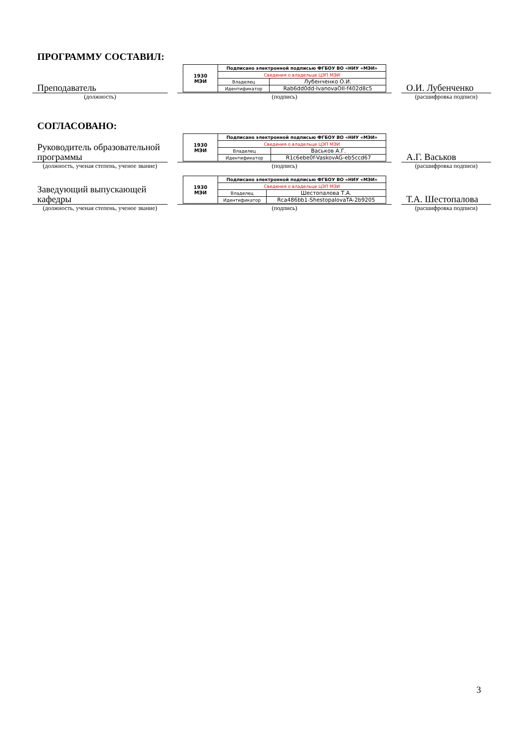ПРОГРАММУ СОСТАВИЛ:
Преподаватель
(должность)
| 1930 МЭИ | Подписано электронной подписью ФГБОУ ВО «НИУ «МЭИ» | |
| | Сведения о владельце ЦЭП МЭИ | |
| | Владелец | Лубенченко О.И. |
| | Идентификатор | Rab6dd0dd-IvanovaOII-f402d8c5 |
(подпись)
О.И. Лубенченко
(расшифровка подписи)
СОГЛАСОВАНО:
Руководитель образовательной программы
(должность, ученая степень, ученое звание)
| 1930 МЭИ | Подписано электронной подписью ФГБОУ ВО «НИУ «МЭИ» | |
| | Сведения о владельце ЦЭП МЭИ | |
| | Владелец | Васьков А.Г. |
| | Идентификатор | R1c6ebe0f-VaskovAG-eb5ccd67 |
(подпись)
А.Г. Васьков
(расшифровка подписи)
Заведующий выпускающей кафедры
(должность, ученая степень, ученое звание)
| 1930 МЭИ | Подписано электронной подписью ФГБОУ ВО «НИУ «МЭИ» | |
| | Сведения о владельце ЦЭП МЭИ | |
| | Владелец | Шестопалова Т.А. |
| | Идентификатор | Rca486bb1-ShestopalovaTA-2b9205 |
(подпись)
Т.А. Шестопалова
(расшифровка подписи)
3